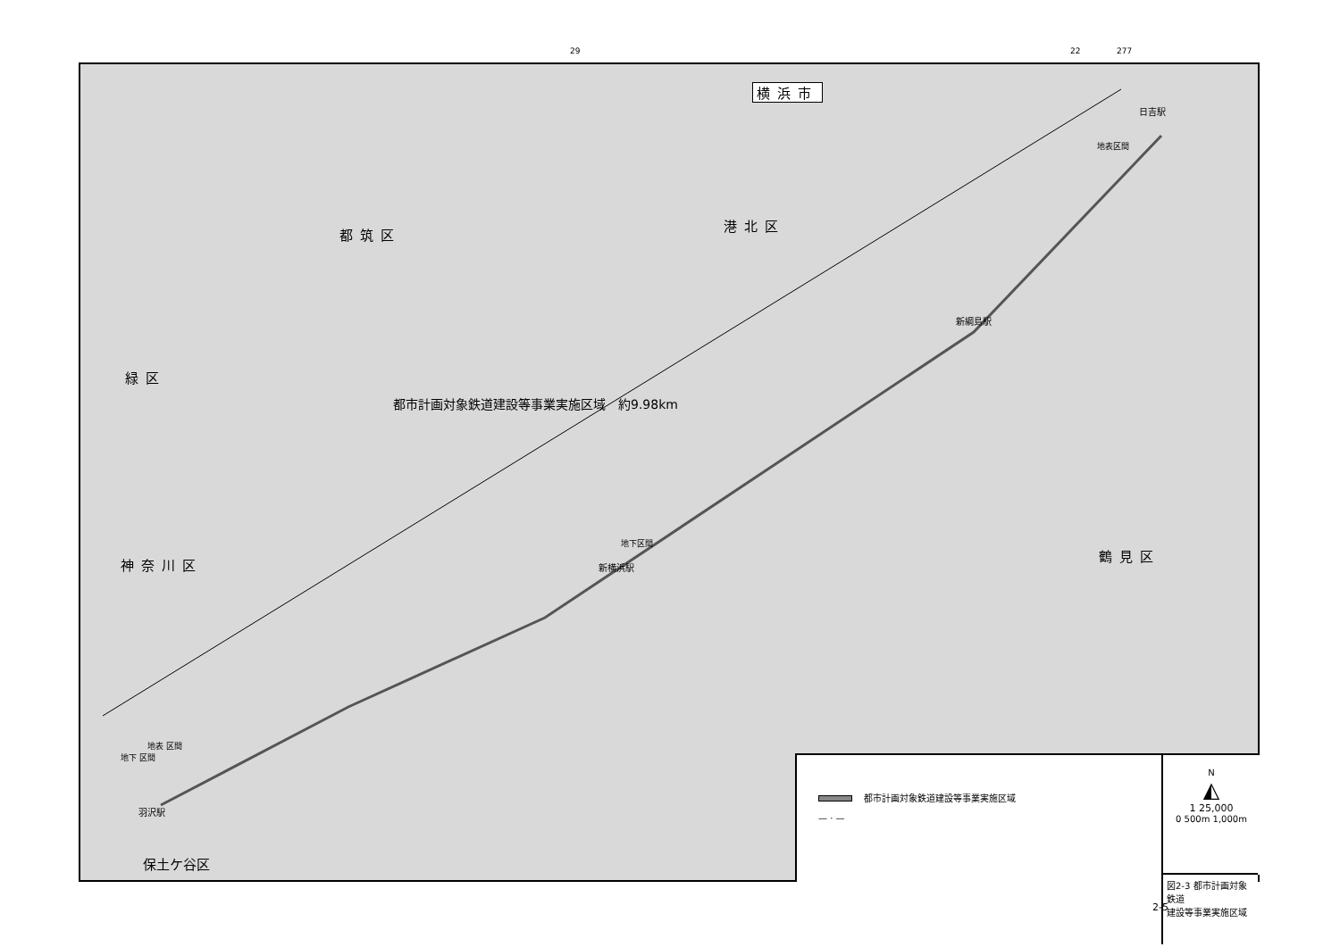29 22 277
横浜市
都筑区
港北区
緑区
神奈川区
鶴見区
保土ケ谷区
都市計画対象鉄道建設等事業実施区域　約9.98km
日吉駅
地表区間
新綱島駅
地下区間
新横浜駅
地下 区間
地表 区間
羽沢駅
都市計画対象鉄道建設等事業実施区域
— · —
N
◭
1 25,000
0 500m 1,000m
図2-3 都市計画対象鉄道
建設等事業実施区域
2-5